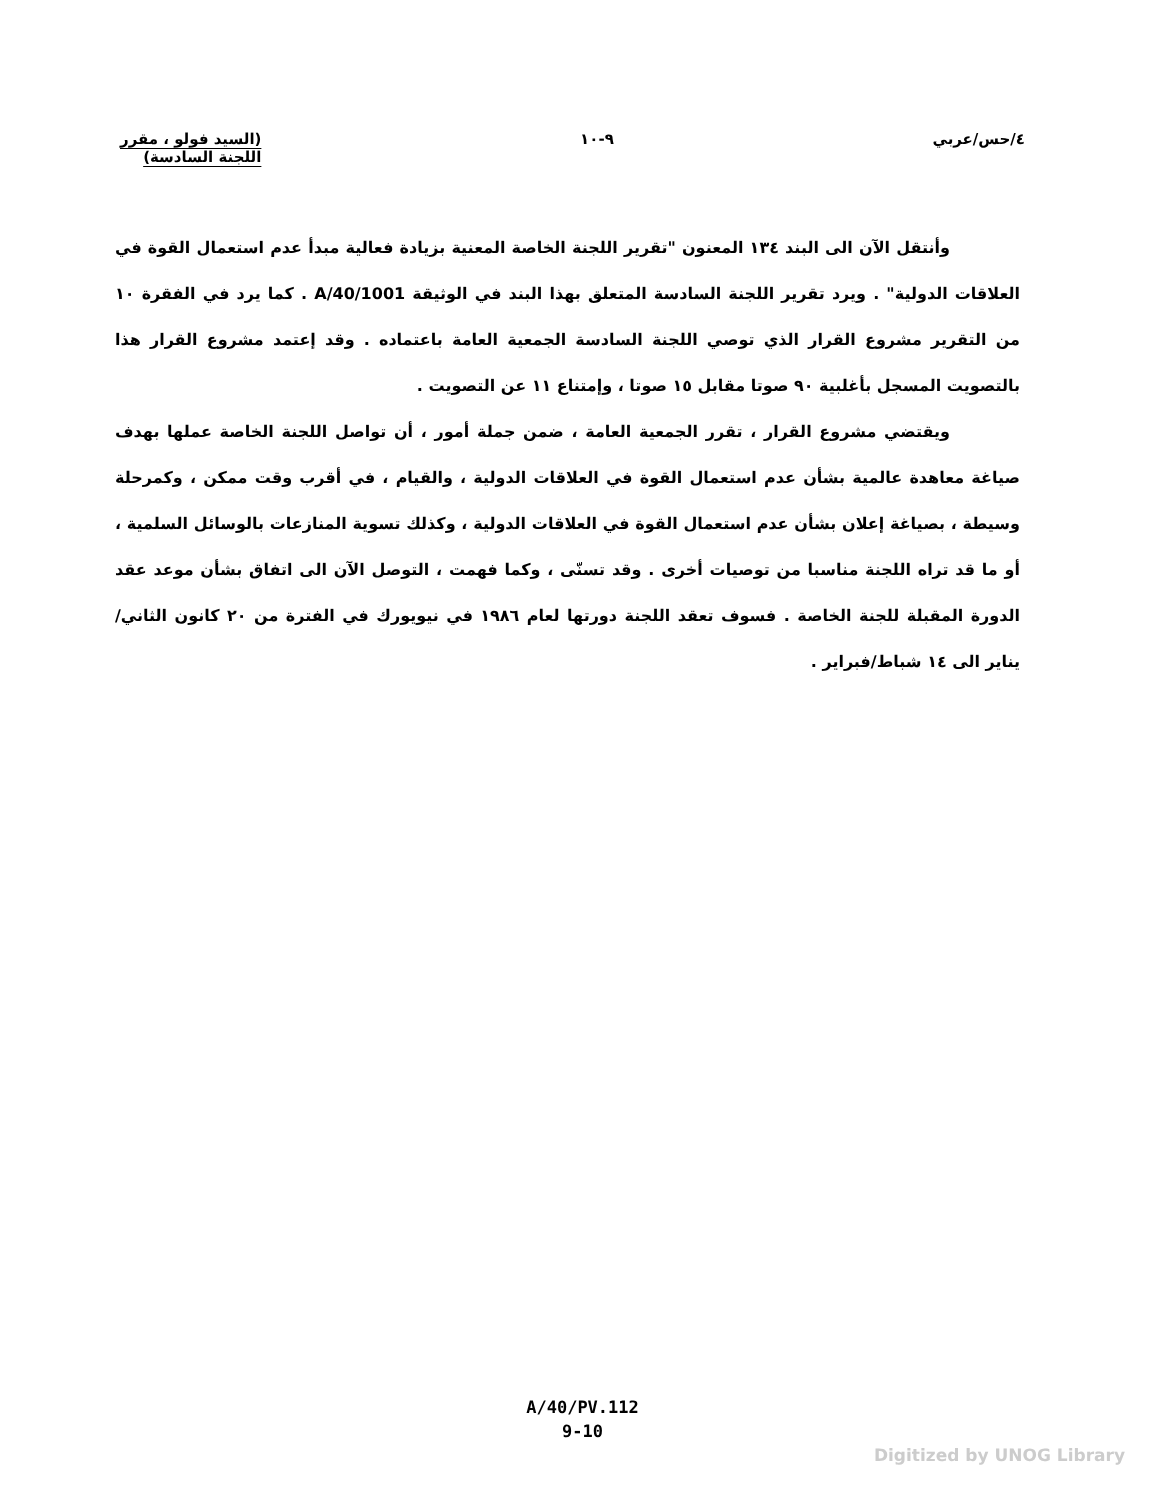٤/حس/عربي ٩-١٠ (السيد فولو ، مقرر
اللجنة السادسة)
وأنتقل الآن الى البند ١٣٤ المعنون "تقرير اللجنة الخاصة المعنية بزيادة فعالية مبدأ عدم استعمال القوة في العلاقات الدولية" . ويرد تقرير اللجنة السادسة المتعلق بهذا البند في الوثيقة A/40/1001 . كما يرد في الفقرة ١٠ من التقرير مشروع القرار الذي توصي اللجنة السادسة الجمعية العامة باعتماده . وقد إعتمد مشروع القرار هذا بالتصويت المسجل بأغلبية ٩٠ صوتا مقابل ١٥ صوتا ، وإمتناع ١١ عن التصويت .
ويقتضي مشروع القرار ، تقرر الجمعية العامة ، ضمن جملة أمور ، أن تواصل اللجنة الخاصة عملها بهدف صياغة معاهدة عالمية بشأن عدم استعمال القوة في العلاقات الدولية ، والقيام ، في أقرب وقت ممكن ، وكمرحلة وسيطة ، بصياغة إعلان بشأن عدم استعمال القوة في العلاقات الدولية ، وكذلك تسوية المنازعات بالوسائل السلمية ، أو ما قد تراه اللجنة مناسبا من توصيات أخرى . وقد تسنّى ، وكما فهمت ، التوصل الآن الى اتفاق بشأن موعد عقد الدورة المقبلة للجنة الخاصة . فسوف تعقد اللجنة دورتها لعام ١٩٨٦ في نيويورك في الفترة من ٢٠ كانون الثاني/يناير الى ١٤ شباط/فبراير .
A/40/PV.112
9-10
Digitized by UNOG Library